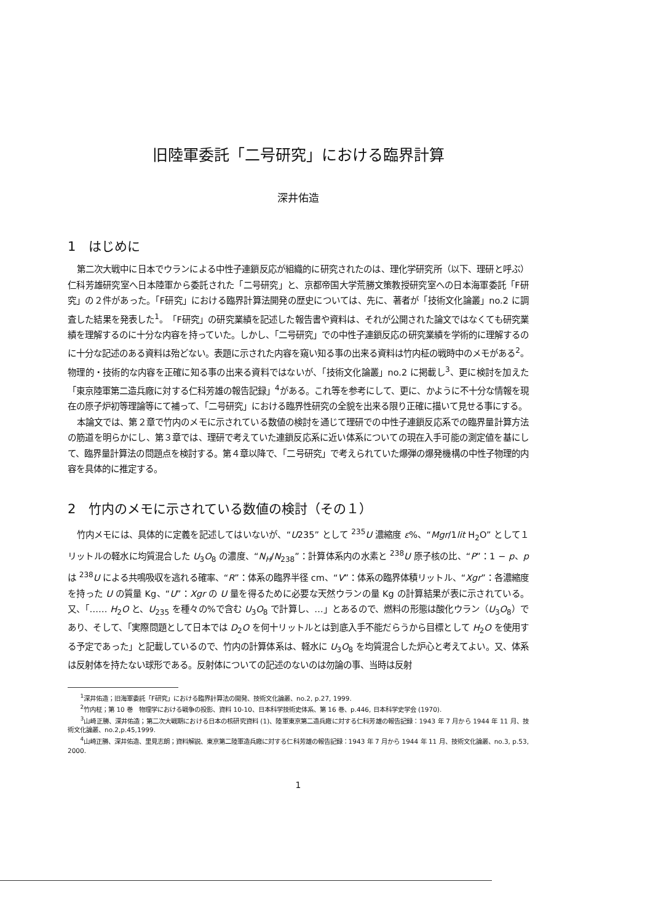旧陸軍委託「二号研究」における臨界計算
深井佑造
1　はじめに
第二次大戦中に日本でウランによる中性子連鎖反応が組織的に研究されたのは、理化学研究所（以下、理研と呼ぶ）仁科芳雄研究室へ日本陸軍から委託された「二号研究」と、京都帝国大学荒勝文策教授研究室への日本海軍委託「F研究」の２件があった。「F研究」における臨界計算法開発の歴史については、先に、著者が「技術文化論叢」no.2 に調査した結果を発表した<sup>1</sup>。「F研究」の研究業績を記述した報告書や資料は、それが公開された論文ではなくても研究業績を理解するのに十分な内容を持っていた。しかし、「二号研究」での中性子連鎖反応の研究業績を学術的に理解するのに十分な記述のある資料は殆どない。表題に示された内容を窺い知る事の出来る資料は竹内柾の戦時中のメモがある<sup>2</sup>。物理的・技術的な内容を正確に知る事の出来る資料ではないが、「技術文化論叢」no.2 に掲載し<sup>3</sup>、更に検討を加えた「東京陸軍第二造兵廠に対する仁科芳雄の報告記録」<sup>4</sup>がある。これ等を参考にして、更に、かように不十分な情報を現在の原子炉初等理論等にて補って、「二号研究」における臨界性研究の全貌を出来る限り正確に描いて見せる事にする。
本論文では、第２章で竹内のメモに示されている数値の検討を通じて理研での中性子連鎖反応系での臨界量計算方法の筋道を明らかにし、第３章では、理研で考えていた連鎖反応系に近い体系についての現在入手可能の測定値を基にして、臨界量計算法の問題点を検討する。第４章以降で、「二号研究」で考えられていた爆弾の爆発機構の中性子物理的内容を具体的に推定する。
2　竹内のメモに示されている数値の検討（その１）
竹内メモには、具体的に定義を記述してはいないが、“U235” として <sup>235</sup>U 濃縮度 ε%、“Mgr/1lit H<sub>2</sub>O” として１リットルの軽水に均質混合した U<sub>3</sub>O<sub>8</sub> の濃度、“N<sub>H</sub>/N<sub>238</sub>”：計算体系内の水素と <sup>238</sup>U 原子核の比、“P”：1 − p、p は <sup>238</sup>U による共鳴吸収を逃れる確率、“R”：体系の臨界半径 cm、“V”：体系の臨界体積リットル、“Xgr”：各濃縮度を持った U の質量 Kg、“U”：Xgr の U 量を得るために必要な天然ウランの量 Kg の計算結果が表に示されている。又、「…… H<sub>2</sub>O と、U<sub>235</sub> を種々の%で含む U<sub>3</sub>O<sub>8</sub> で計算し、…」とあるので、燃料の形態は酸化ウラン（U<sub>3</sub>O<sub>8</sub>）であり、そして、「実際問題として日本では D<sub>2</sub>O を何十リットルとは到底入手不能だらうから目標として H<sub>2</sub>O を使用する予定であった」と記載しているので、竹内の計算体系は、軽水に U<sub>3</sub>O<sub>8</sub> を均質混合した炉心と考えてよい。又、体系は反射体を持たない球形である。反射体についての記述のないのは勿論の事、当時は反射
　<sup>1</sup> 深井佑造；旧海軍委託「F研究」における臨界計算法の開発、技術文化論叢、no.2, p.27, 1999.
　<sup>2</sup> 竹内柾；第 10 巻　物理学における戦争の投影、資料 10-10、日本科学技術史体系、第 16 巻、p.446, 日本科学史学会 (1970).
　<sup>3</sup> 山崎正勝、深井佑造；第二次大戦期における日本の核研究資料 (1)、陸軍東京第二造兵廠に対する仁科芳雄の報告記録：1943 年 7 月から 1944 年 11 月、技術文化論叢、no.2,p.45,1999.
　<sup>4</sup> 山崎正勝、深井佑造、里見志朗；資料解説、東京第二陸軍造兵廠に対する仁科芳雄の報告記録：1943 年 7 月から 1944 年 11 月、技術文化論叢、no.3, p.53, 2000.
1